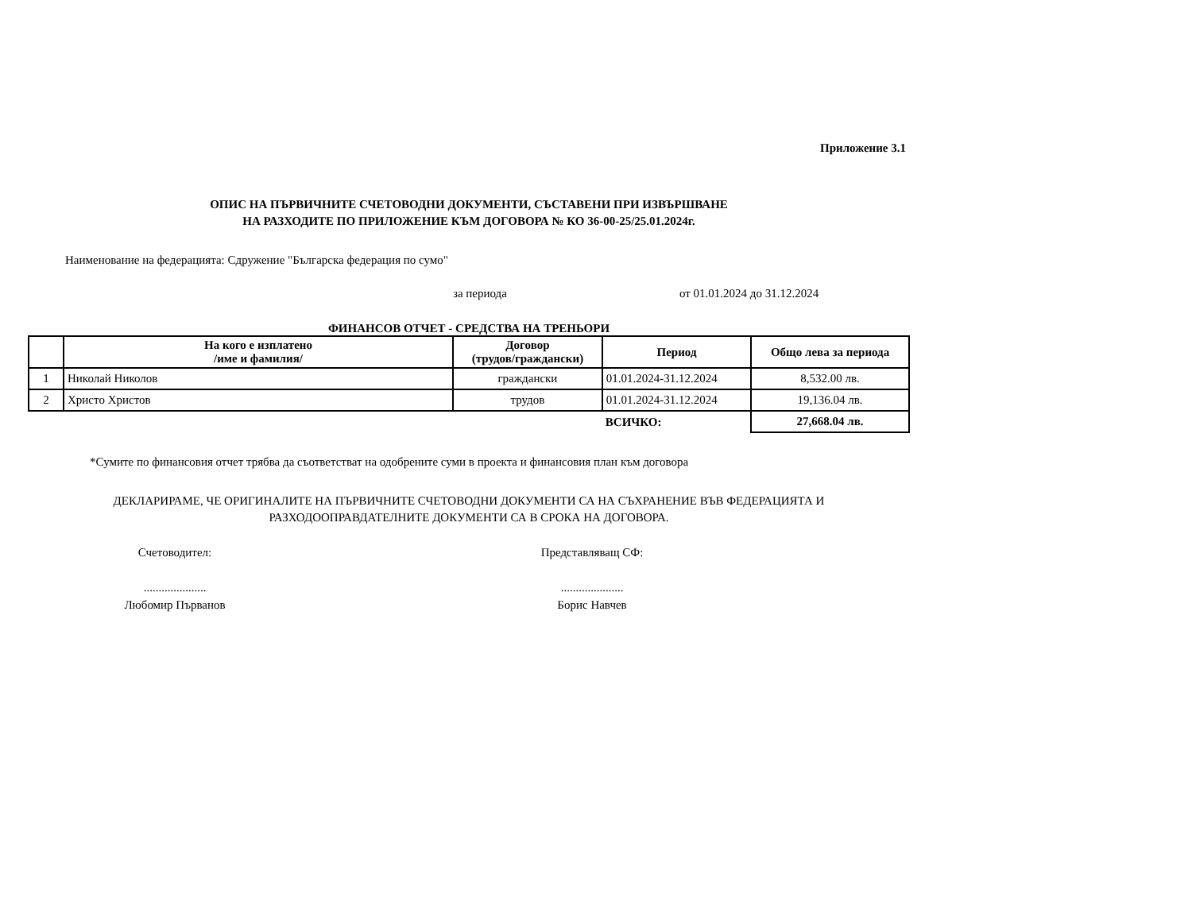Приложение 3.1
ОПИС НА ПЪРВИЧНИТЕ СЧЕТОВОДНИ ДОКУМЕНТИ, СЪСТАВЕНИ ПРИ ИЗВЪРШВАНЕ
НА РАЗХОДИТЕ ПО ПРИЛОЖЕНИЕ КЪМ ДОГОВОРА № КО 36-00-25/25.01.2024г.
Наименование на федерацията: Сдружение "Българска федерация по сумо"
за периода от 01.01.2024 до 31.12.2024
ФИНАНСОВ ОТЧЕТ - СРЕДСТВА НА ТРЕНЬОРИ
| | На кого е изплатено /име и фамилия/ | Договор (трудов/граждански) | Период | Общо лева за периода |
| --- | --- | --- | --- | --- |
| 1 | Николай Николов | граждански | 01.01.2024-31.12.2024 | 8,532.00 лв. |
| 2 | Христо Христов | трудов | 01.01.2024-31.12.2024 | 19,136.04 лв. |
| | | | ВСИЧКО: | 27,668.04 лв. |
*Сумите по финансовия отчет трябва да съответстват на одобрените суми в проекта и финансовия план към договора
ДЕКЛАРИРАМЕ, ЧЕ ОРИГИНАЛИТЕ НА ПЪРВИЧНИТЕ СЧЕТОВОДНИ ДОКУМЕНТИ СА НА СЪХРАНЕНИЕ ВЪВ ФЕДЕРАЦИЯТА И
РАЗХОДООПРАВДАТЕЛНИТЕ ДОКУМЕНТИ СА В СРОКА НА ДОГОВОРА.
Счетоводител:
.....................
Любомир Първанов
Представляващ СФ:
.....................
Борис Навчев